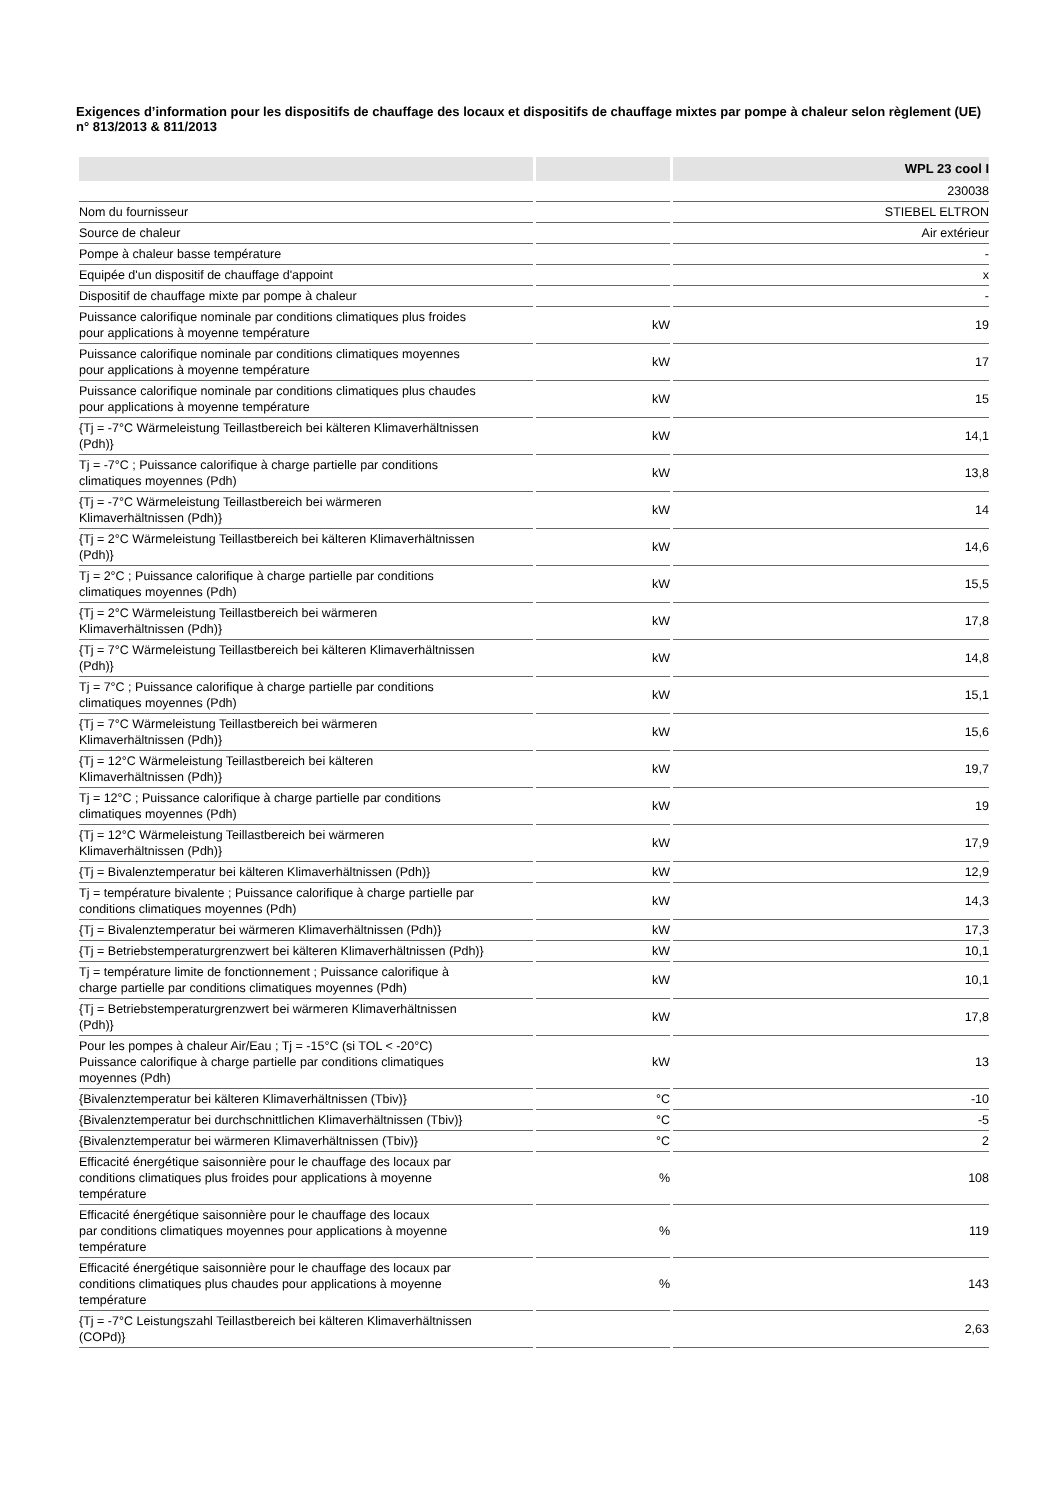Exigences d’information pour les dispositifs de chauffage des locaux et dispositifs de chauffage mixtes par pompe à chaleur selon règlement (UE) n° 813/2013 & 811/2013
| | | WPL 23 cool I |
| --- | --- | --- |
| | | 230038 |
| Nom du fournisseur | | STIEBEL ELTRON |
| Source de chaleur | | Air extérieur |
| Pompe à chaleur basse température | | - |
| Equipée d'un dispositif de chauffage d'appoint | | x |
| Dispositif de chauffage mixte par pompe à chaleur | | - |
| Puissance calorifique nominale par conditions climatiques plus froides pour applications à moyenne température | kW | 19 |
| Puissance calorifique nominale par conditions climatiques moyennes pour applications à moyenne température | kW | 17 |
| Puissance calorifique nominale par conditions climatiques plus chaudes pour applications à moyenne température | kW | 15 |
| {Tj = -7°C Wärmeleistung Teillastbereich bei kälteren Klimaverhältnissen (Pdh)} | kW | 14,1 |
| Tj = -7°C ; Puissance calorifique à charge partielle par conditions climatiques moyennes (Pdh) | kW | 13,8 |
| {Tj = -7°C Wärmeleistung Teillastbereich bei wärmeren Klimaverhältnissen (Pdh)} | kW | 14 |
| {Tj = 2°C Wärmeleistung Teillastbereich bei kälteren Klimaverhältnissen (Pdh)} | kW | 14,6 |
| Tj = 2°C ; Puissance calorifique à charge partielle par conditions climatiques moyennes (Pdh) | kW | 15,5 |
| {Tj = 2°C Wärmeleistung Teillastbereich bei wärmeren Klimaverhältnissen (Pdh)} | kW | 17,8 |
| {Tj = 7°C Wärmeleistung Teillastbereich bei kälteren Klimaverhältnissen (Pdh)} | kW | 14,8 |
| Tj = 7°C ; Puissance calorifique à charge partielle par conditions climatiques moyennes (Pdh) | kW | 15,1 |
| {Tj = 7°C Wärmeleistung Teillastbereich bei wärmeren Klimaverhältnissen (Pdh)} | kW | 15,6 |
| {Tj = 12°C Wärmeleistung Teillastbereich bei kälteren Klimaverhältnissen (Pdh)} | kW | 19,7 |
| Tj = 12°C ; Puissance calorifique à charge partielle par conditions climatiques moyennes (Pdh) | kW | 19 |
| {Tj = 12°C Wärmeleistung Teillastbereich bei wärmeren Klimaverhältnissen (Pdh)} | kW | 17,9 |
| {Tj = Bivalenztemperatur bei kälteren Klimaverhältnissen (Pdh)} | kW | 12,9 |
| Tj = température bivalente ; Puissance calorifique à charge partielle par conditions climatiques moyennes (Pdh) | kW | 14,3 |
| {Tj = Bivalenztemperatur bei wärmeren Klimaverhältnissen (Pdh)} | kW | 17,3 |
| {Tj = Betriebstemperaturgrenzwert bei kälteren Klimaverhältnissen (Pdh)} | kW | 10,1 |
| Tj = température limite de fonctionnement ; Puissance calorifique à charge partielle par conditions climatiques moyennes (Pdh) | kW | 10,1 |
| {Tj = Betriebstemperaturgrenzwert bei wärmeren Klimaverhältnissen (Pdh)} | kW | 17,8 |
| Pour les pompes à chaleur Air/Eau ; Tj = -15°C (si TOL < -20°C) Puissance calorifique à charge partielle par conditions climatiques moyennes (Pdh) | kW | 13 |
| {Bivalenztemperatur bei kälteren Klimaverhältnissen (Tbiv)} | °C | -10 |
| {Bivalenztemperatur bei durchschnittlichen Klimaverhältnissen (Tbiv)} | °C | -5 |
| {Bivalenztemperatur bei wärmeren Klimaverhältnissen (Tbiv)} | °C | 2 |
| Efficacité énergétique saisonnière pour le chauffage des locaux par conditions climatiques plus froides pour applications à moyenne température | % | 108 |
| Efficacité énergétique saisonnière pour le chauffage des locaux par conditions climatiques moyennes pour applications à moyenne température | % | 119 |
| Efficacité énergétique saisonnière pour le chauffage des locaux par conditions climatiques plus chaudes pour applications à moyenne température | % | 143 |
| {Tj = -7°C Leistungszahl Teillastbereich bei kälteren Klimaverhältnissen (COPd)} | | 2,63 |